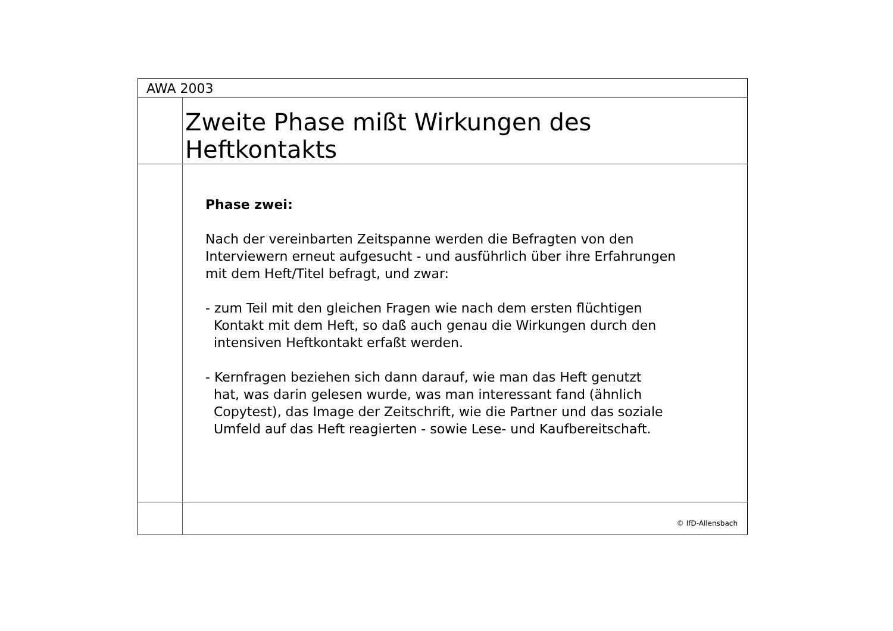AWA 2003
Zweite Phase mißt Wirkungen des
Heftkontakts
Phase zwei:
Nach der vereinbarten Zeitspanne werden die Befragten von den
Interviewern erneut aufgesucht - und ausführlich über ihre Erfahrungen
mit dem Heft/Titel befragt, und zwar:
- zum Teil mit den gleichen Fragen wie nach dem ersten flüchtigen
Kontakt mit dem Heft, so daß auch genau die Wirkungen durch den
intensiven Heftkontakt erfaßt werden.
- Kernfragen beziehen sich dann darauf, wie man das Heft genutzt
hat, was darin gelesen wurde, was man interessant fand (ähnlich
Copytest), das Image der Zeitschrift, wie die Partner und das soziale
Umfeld auf das Heft reagierten - sowie Lese- und Kaufbereitschaft.
© IfD-Allensbach